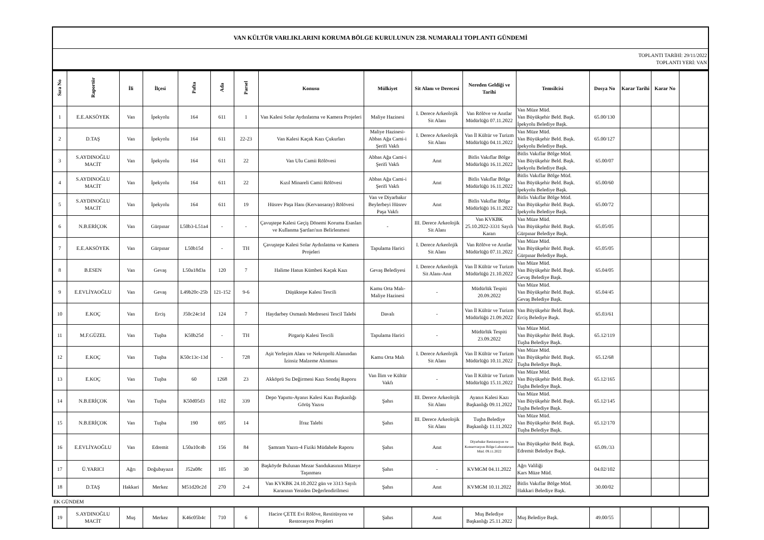| VAN KÜLTÜR VARLIKLARINI KORUMA BÖLGE KURULUNUN 238. NUMARALI TOPLANTI GÜNDEMİ |
| TOPLANTI TARİHİ: 29/11/2022 TOPLANTI YERİ: VAN |
| Sıra No | Raportör | İli | İlçesi | Pafta | Ada | Parsel | Konusu | Mülkiyet | Sit Alanı ve Derecesi | Nereden Geldiği ve Tarihi | Temsilcisi | Dosya No | Karar Tarihi | Karar No | |
| --- | --- | --- | --- | --- | --- | --- | --- | --- | --- | --- | --- | --- | --- | --- | --- |
| 1 | E.E.AKSÖYEK | Van | İpekyolu | 164 | 611 | 1 | Van Kalesi Solar Aydınlatma ve Kamera Projeleri | Maliye Hazinesi | I. Derece Arkeolojik Sit Alanı | Van Rölöve ve Anıtlar Müdürlüğü 07.11.2022 | Van Müze Müd. Van Büyükşehir Beld. Başk. İpekyolu Belediye Başk. | 65.00/130 | | | |
| 2 | D.TAŞ | Van | İpekyolu | 164 | 611 | 22-23 | Van Kalesi Kaçak Kazı Çukurları | Maliye Hazinesi-Abbas Ağa Cami-i Şerifi Vakfı | I. Derece Arkeolojik Sit Alanı | Van İl Kültür ve Turizm Müdürlüğü 04.11.2022 | Van Müze Müd. Van Büyükşehir Beld. Başk. İpekyolu Belediye Başk. | 65.00/127 | | | |
| 3 | S.AYDINOĞLU MACİT | Van | İpekyolu | 164 | 611 | 22 | Van Ulu Camii Rölövesi | Abbas Ağa Cami-i Şerifi Vakfı | Anıt | Bitlis Vakıflar Bölge Müdürlüğü 16.11.2022 | Bitlis Vakıflar Bölge Müd. Van Büyükşehir Beld. Başk. İpekyolu Belediye Başk. | 65.00/07 | | | |
| 4 | S.AYDINOĞLU MACİT | Van | İpekyolu | 164 | 611 | 22 | Kızıl Minareli Camii Rölövesi | Abbas Ağa Cami-i Şerifi Vakfı | Anıt | Bitlis Vakıflar Bölge Müdürlüğü 16.11.2022 | Bitlis Vakıflar Bölge Müd. Van Büyükşehir Beld. Başk. İpekyolu Belediye Başk. | 65.00/60 | | | |
| 5 | S.AYDINOĞLU MACİT | Van | İpekyolu | 164 | 611 | 19 | Hüsrev Paşa Hanı (Kervansaray) Rölövesi | Van ve Diyarbakır Beylerbeyi Hüsrev Paşa Vakfı | Anıt | Bitlis Vakıflar Bölge Müdürlüğü 16.11.2022 | Bitlis Vakıflar Bölge Müd. Van Büyükşehir Beld. Başk. İpekyolu Belediye Başk. | 65.00/72 | | | |
| 6 | N.B.ERİÇOK | Van | Gürpınar | L50b3-L51a4 | - | - | Çavuştepe Kalesi Geçiş Dönemi Koruma Esasları ve Kullanma Şartları'nın Belirlenmesi | - | III. Derece Arkeolojik Sit Alanı | Van KVKBK 25.10.2022-3331 Sayılı Kararı | Van Müze Müd. Van Büyükşehir Beld. Başk. Gürpınar Belediye Başk. | 65.05/05 | | | |
| 7 | E.E.AKSÖYEK | Van | Gürpınar | L50b15d | - | TH | Çavuştepe Kalesi Solar Aydınlatma ve Kamera Projeleri | Tapulama Harici | I. Derece Arkeolojik Sit Alanı | Van Rölöve ve Anıtlar Müdürlüğü 07.11.2022 | Van Müze Müd. Van Büyükşehir Beld. Başk. Gürpınar Belediye Başk. | 65.05/05 | | | |
| 8 | B.ESEN | Van | Gevaş | L50a18d3a | 120 | 7 | Halime Hatun Kümbeti Kaçak Kazı | Gevaş Belediyesi | I. Derece Arkeolojik Sit Alanı-Anıt | Van İl Kültür ve Turizm Müdürlüğü 21.10.2022 | Van Müze Müd. Van Büyükşehir Beld. Başk. Gevaş Belediye Başk. | 65.04/05 | | | |
| 9 | E.EVLİYAOĞLU | Van | Gevaş | L49b20c-25b | 121-152 | 9-6 | Düşüktepe Kalesi Tescili | Kamu Orta Malı-Maliye Hazinesi | - | Müdürlük Tespiti 20.09.2022 | Van Müze Müd. Van Büyükşehir Beld. Başk. Gevaş Belediye Başk. | 65.04/45 | | | |
| 10 | E.KOÇ | Van | Erciş | J50c24c1d | 124 | 7 | Haydarbey Osmanlı Medresesi Tescil Talebi | Davalı | - | Van İl Kültür ve Turizm Müdürlüğü 21.09.2022 | Van Büyükşehir Beld. Başk. Erciş Belediye Başk. | 65.03/61 | | | |
| 11 | M.F.GÜZEL | Van | Tuşba | K50b25d | - | TH | Pirgarip Kalesi Tescili | Tapulama Harici | - | Müdürlük Tespiti 23.09.2022 | Van Müze Müd. Van Büyükşehir Beld. Başk. Tuşba Belediye Başk. | 65.12/119 | | | |
| 12 | E.KOÇ | Van | Tuşba | K50c13c-13d | - | 728 | Aşit Yerleşim Alanı ve Nekropolü Alanından İzinsiz Malzeme Alınması | Kamu Orta Malı | I. Derece Arkeolojik Sit Alanı | Van İl Kültür ve Turizm Müdürlüğü 10.11.2022 | Van Müze Müd. Van Büyükşehir Beld. Başk. Tuşba Belediye Başk. | 65.12/68 | | | |
| 13 | E.KOÇ | Van | Tuşba | 60 | 1268 | 23 | Akköprü Su Değirmeni Kazı Sondaj Raporu | Van İlim ve Kültür Vakfı | - | Van İl Kültür ve Turizm Müdürlüğü 15.11.2022 | Van Müze Müd. Van Büyükşehir Beld. Başk. Tuşba Belediye Başk. | 65.12/165 | | | |
| 14 | N.B.ERİÇOK | Van | Tuşba | K50d05d3 | 102 | 339 | Depo Yapımı-Ayanıs Kalesi Kazı Başkanlığı Görüş Yazısı | Şahıs | III. Derece Arkeolojik Sit Alanı | Ayanıs Kalesi Kazı Başkanlığı 09.11.2022 | Van Müze Müd. Van Büyükşehir Beld. Başk. Tuşba Belediye Başk. | 65.12/145 | | | |
| 15 | N.B.ERİÇOK | Van | Tuşba | 190 | 695 | 14 | İfraz Talebi | Şahıs | III. Derece Arkeolojik Sit Alanı | Tuşba Belediye Başkanlığı 11.11.2022 | Van Müze Müd. Van Büyükşehir Beld. Başk. Tuşba Belediye Başk. | 65.12/170 | | | |
| 16 | E.EVLİYAOĞLU | Van | Edremit | L50a10c4b | 156 | 84 | Şamram Yazıtı-4 Fiziki Müdahele Raporu | Şahıs | Anıt | Diyarbakır Restorasyon ve Konservasyon Bölge Laboratuvarı Müd. 09.11.2022 | Van Büyükşehir Beld. Başk. Edremit Belediye Başk. | 65.09./33 | | | |
| 17 | Ü.YARICI | Ağrı | Doğubayazıt | J52a08c | 105 | 30 | Başköyde Bulunan Mezar Sandukasının Müzeye Taşınması | Şahıs | - | KVMGM 04.11.2022 | Ağrı Valiliği Kars Müze Müd. | 04.02/102 | | | |
| 18 | D.TAŞ | Hakkari | Merkez | M51d20c2d | 270 | 2-4 | Van KVKBK 24.10.2022 gün ve 3313 Sayılı Kararının Yeniden Değerlendirilmesi | Şahıs | Anıt | KVMGM 10.11.2022 | Bitlis Vakıflar Bölge Müd. Hakkari Belediye Başk. | 30.00/02 | | | |
EK GÜNDEM
| 19 | S.AYDINOĞLU MACİT | Muş | Merkez | K46c05b4c | 710 | 6 | Hacire ÇETE Evi Rölöve, Restitüsyon ve Restorasyon Projeleri | Şahıs | Anıt | Muş Belediye Başkanlığı 25.11.2022 | Muş Belediye Başk. | 49.00/55 | | | |